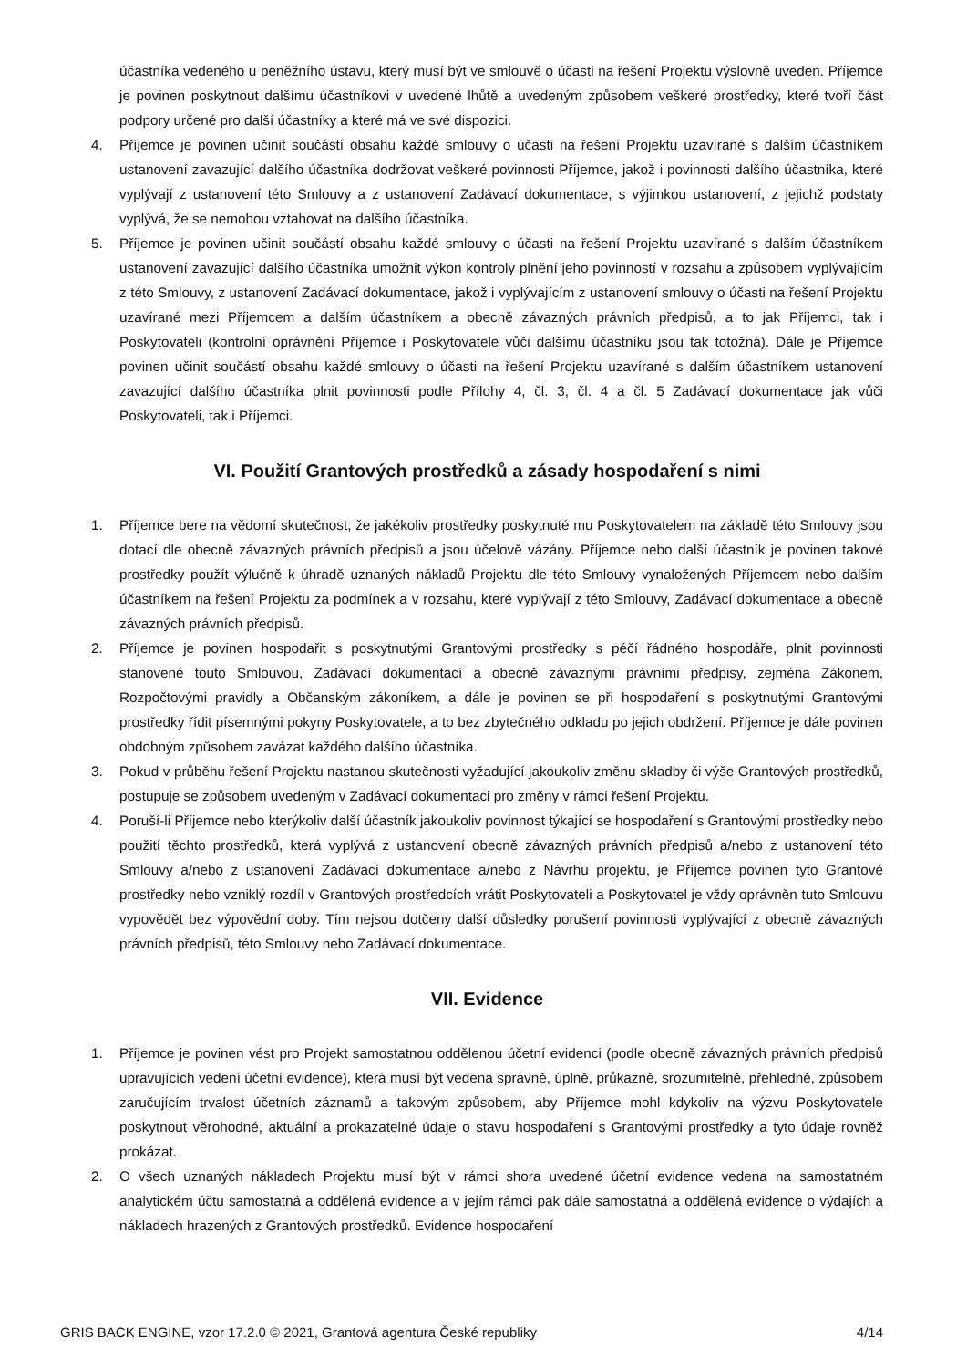účastníka vedeného u peněžního ústavu, který musí být ve smlouvě o účasti na řešení Projektu výslovně uveden. Příjemce je povinen poskytnout dalšímu účastníkovi v uvedené lhůtě a uvedeným způsobem veškeré prostředky, které tvoří část podpory určené pro další účastníky a které má ve své dispozici.
4. Příjemce je povinen učinit součástí obsahu každé smlouvy o účasti na řešení Projektu uzavírané s dalším účastníkem ustanovení zavazující dalšího účastníka dodržovat veškeré povinnosti Příjemce, jakož i povinnosti dalšího účastníka, které vyplývají z ustanovení této Smlouvy a z ustanovení Zadávací dokumentace, s výjimkou ustanovení, z jejichž podstaty vyplývá, že se nemohou vztahovat na dalšího účastníka.
5. Příjemce je povinen učinit součástí obsahu každé smlouvy o účasti na řešení Projektu uzavírané s dalším účastníkem ustanovení zavazující dalšího účastníka umožnit výkon kontroly plnění jeho povinností v rozsahu a způsobem vyplývajícím z této Smlouvy, z ustanovení Zadávací dokumentace, jakož i vyplývajícím z ustanovení smlouvy o účasti na řešení Projektu uzavírané mezi Příjemcem a dalším účastníkem a obecně závazných právních předpisů, a to jak Příjemci, tak i Poskytovateli (kontrolní oprávnění Příjemce i Poskytovatele vůči dalšímu účastníku jsou tak totožná). Dále je Příjemce povinen učinit součástí obsahu každé smlouvy o účasti na řešení Projektu uzavírané s dalším účastníkem ustanovení zavazující dalšího účastníka plnit povinnosti podle Přílohy 4, čl. 3, čl. 4 a čl. 5 Zadávací dokumentace jak vůči Poskytovateli, tak i Příjemci.
VI. Použití Grantových prostředků a zásady hospodaření s nimi
1. Příjemce bere na vědomí skutečnost, že jakékoliv prostředky poskytnuté mu Poskytovatelem na základě této Smlouvy jsou dotací dle obecně závazných právních předpisů a jsou účelově vázány. Příjemce nebo další účastník je povinen takové prostředky použít výlučně k úhradě uznaných nákladů Projektu dle této Smlouvy vynaložených Příjemcem nebo dalším účastníkem na řešení Projektu za podmínek a v rozsahu, které vyplývají z této Smlouvy, Zadávací dokumentace a obecně závazných právních předpisů.
2. Příjemce je povinen hospodařit s poskytnutými Grantovými prostředky s péčí řádného hospodáře, plnit povinnosti stanovené touto Smlouvou, Zadávací dokumentací a obecně závaznými právními předpisy, zejména Zákonem, Rozpočtovými pravidly a Občanským zákoníkem, a dále je povinen se při hospodaření s poskytnutými Grantovými prostředky řídit písemnými pokyny Poskytovatele, a to bez zbytečného odkladu po jejich obdržení. Příjemce je dále povinen obdobným způsobem zavázat každého dalšího účastníka.
3. Pokud v průběhu řešení Projektu nastanou skutečnosti vyžadující jakoukoliv změnu skladby či výše Grantových prostředků, postupuje se způsobem uvedeným v Zadávací dokumentaci pro změny v rámci řešení Projektu.
4. Poruší-li Příjemce nebo kterýkoliv další účastník jakoukoliv povinnost týkající se hospodaření s Grantovými prostředky nebo použití těchto prostředků, která vyplývá z ustanovení obecně závazných právních předpisů a/nebo z ustanovení této Smlouvy a/nebo z ustanovení Zadávací dokumentace a/nebo z Návrhu projektu, je Příjemce povinen tyto Grantové prostředky nebo vzniklý rozdíl v Grantových prostředcích vrátit Poskytovateli a Poskytovatel je vždy oprávněn tuto Smlouvu vypovědět bez výpovědní doby. Tím nejsou dotčeny další důsledky porušení povinnosti vyplývající z obecně závazných právních předpisů, této Smlouvy nebo Zadávací dokumentace.
VII. Evidence
1. Příjemce je povinen vést pro Projekt samostatnou oddělenou účetní evidenci (podle obecně závazných právních předpisů upravujících vedení účetní evidence), která musí být vedena správně, úplně, průkazně, srozumitelně, přehledně, způsobem zaručujícím trvalost účetních záznamů a takovým způsobem, aby Příjemce mohl kdykoliv na výzvu Poskytovatele poskytnout věrohodné, aktuální a prokazatelné údaje o stavu hospodaření s Grantovými prostředky a tyto údaje rovněž prokázat.
2. O všech uznaných nákladech Projektu musí být v rámci shora uvedené účetní evidence vedena na samostatném analytickém účtu samostatná a oddělená evidence a v jejím rámci pak dále samostatná a oddělená evidence o výdajích a nákladech hrazených z Grantových prostředků. Evidence hospodaření
GRIS BACK ENGINE, vzor 17.2.0 © 2021, Grantová agentura České republiky 4/14